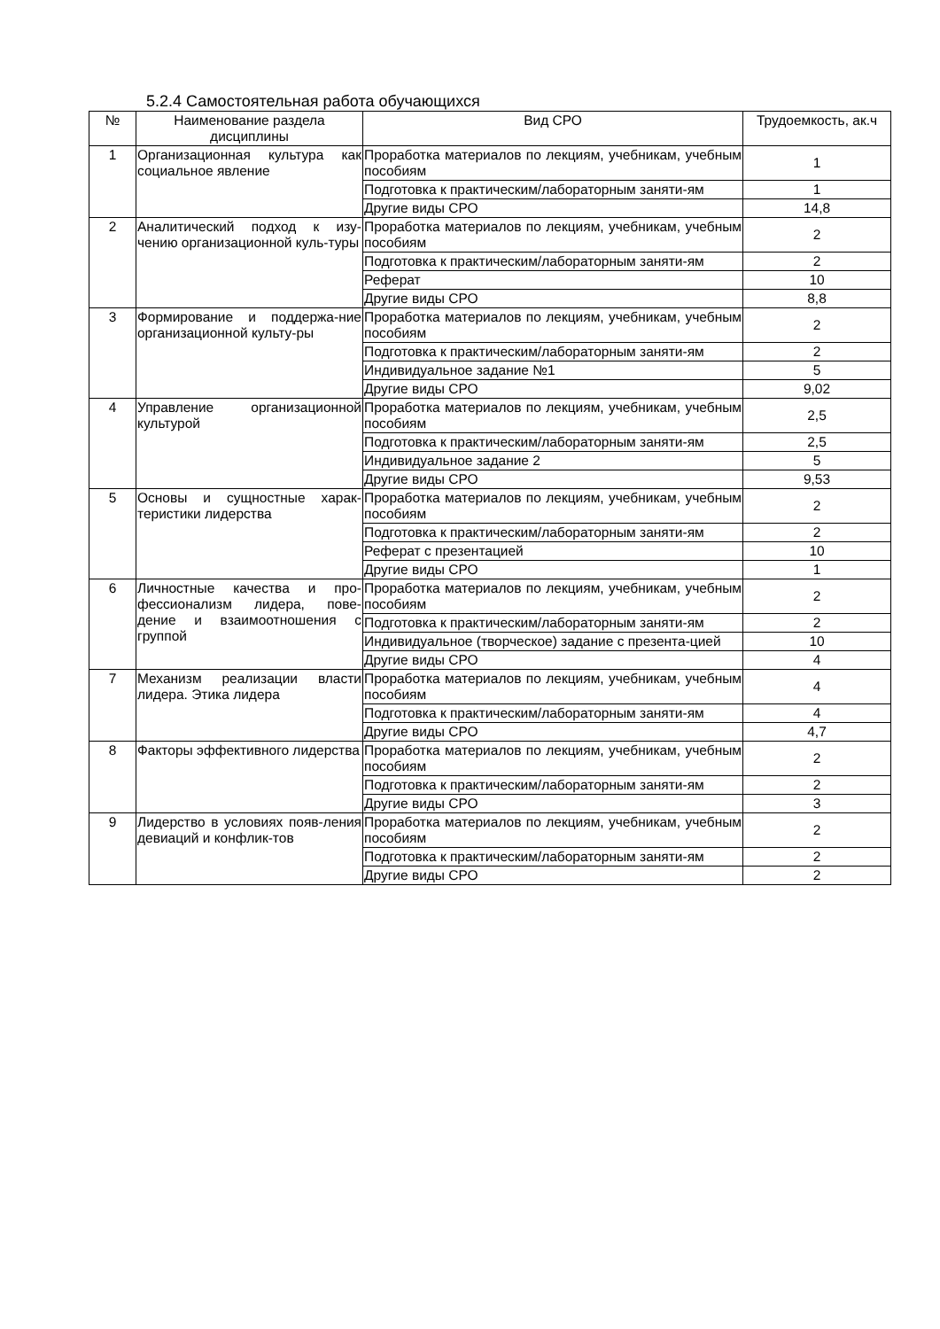5.2.4 Самостоятельная работа обучающихся
| № | Наименование раздела дисциплины | Вид СРО | Трудоемкость, ак.ч |
| --- | --- | --- | --- |
| 1 | Организационная культура как социальное явление | Проработка материалов по лекциям, учебникам, учебным пособиям | 1 |
| | | Подготовка к практическим/лабораторным заняти-ям | 1 |
| | | Другие виды СРО | 14,8 |
| 2 | Аналитический подход к изу-чению организационной куль-туры | Проработка материалов по лекциям, учебникам, учебным пособиям | 2 |
| | | Подготовка к практическим/лабораторным заняти-ям | 2 |
| | | Реферат | 10 |
| | | Другие виды СРО | 8,8 |
| 3 | Формирование и поддержа-ние организационной культу-ры | Проработка материалов по лекциям, учебникам, учебным пособиям | 2 |
| | | Подготовка к практическим/лабораторным заняти-ям | 2 |
| | | Индивидуальное задание №1 | 5 |
| | | Другие виды СРО | 9,02 |
| 4 | Управление организационной культурой | Проработка материалов по лекциям, учебникам, учебным пособиям | 2,5 |
| | | Подготовка к практическим/лабораторным заняти-ям | 2,5 |
| | | Индивидуальное задание 2 | 5 |
| | | Другие виды СРО | 9,53 |
| 5 | Основы и сущностные харак-теристики лидерства | Проработка материалов по лекциям, учебникам, учебным пособиям | 2 |
| | | Подготовка к практическим/лабораторным заняти-ям | 2 |
| | | Реферат с презентацией | 10 |
| | | Другие виды СРО | 1 |
| 6 | Личностные качества и про-фессионализм лидера, пове-дение и взаимоотношения с группой | Проработка материалов по лекциям, учебникам, учебным пособиям | 2 |
| | | Подготовка к практическим/лабораторным заняти-ям | 2 |
| | | Индивидуальное (творческое) задание с презента-цией | 10 |
| | | Другие виды СРО | 4 |
| 7 | Механизм реализации власти лидера. Этика лидера | Проработка материалов по лекциям, учебникам, учебным пособиям | 4 |
| | | Подготовка к практическим/лабораторным заняти-ям | 4 |
| | | Другие виды СРО | 4,7 |
| 8 | Факторы эффективного лидерства | Проработка материалов по лекциям, учебникам, учебным пособиям | 2 |
| | | Подготовка к практическим/лабораторным заняти-ям | 2 |
| | | Другие виды СРО | 3 |
| 9 | Лидерство в условиях появ-ления девиаций и конфлик-тов | Проработка материалов по лекциям, учебникам, учебным пособиям | 2 |
| | | Подготовка к практическим/лабораторным заняти-ям | 2 |
| | | Другие виды СРО | 2 |